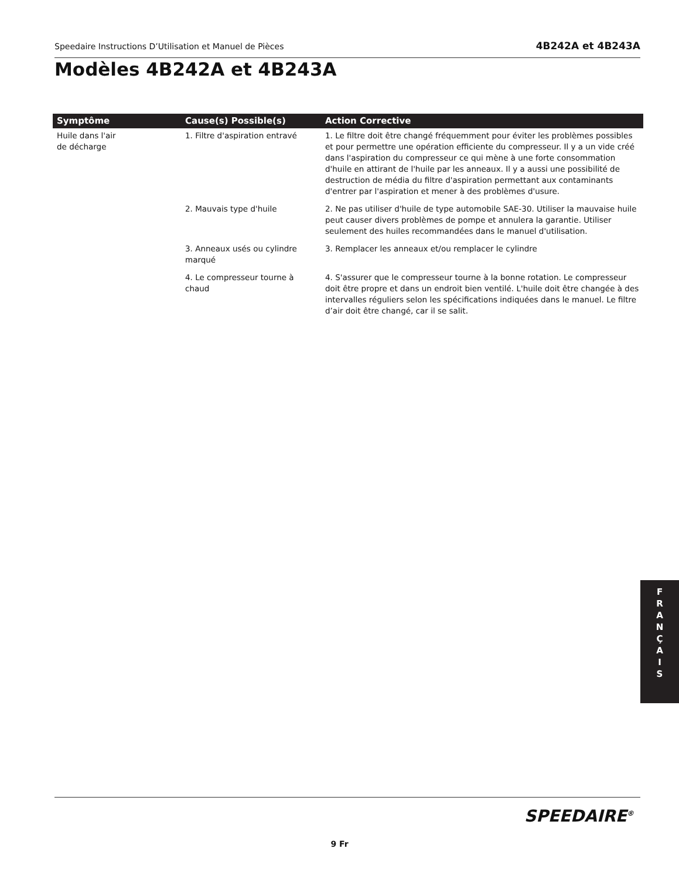Speedaire Instructions D’Utilisation et Manuel de Pièces 4B242A et 4B243A
Modèles 4B242A et 4B243A
| Symptôme | Cause(s) Possible(s) | Action Corrective |
| --- | --- | --- |
| Huile dans l'air de décharge | 1. Filtre d'aspiration entravé | 1. Le filtre doit être changé fréquemment pour éviter les problèmes possibles et pour permettre une opération efficiente du compresseur. Il y a un vide créé dans l'aspiration du compresseur ce qui mène à une forte consommation d'huile en attirant de l'huile par les anneaux. Il y a aussi une possibilité de destruction de média du filtre d'aspiration permettant aux contaminants d'entrer par l'aspiration et mener à des problèmes d'usure. |
| | 2. Mauvais type d'huile | 2. Ne pas utiliser d'huile de type automobile SAE-30. Utiliser la mauvaise huile peut causer divers problèmes de pompe et annulera la garantie. Utiliser seulement des huiles recommandées dans le manuel d'utilisation. |
| | 3. Anneaux usés ou cylindre marqué | 3. Remplacer les anneaux et/ou remplacer le cylindre |
| | 4. Le compresseur tourne à chaud | 4. S'assurer que le compresseur tourne à la bonne rotation. Le compresseur doit être propre et dans un endroit bien ventilé. L'huile doit être changée à des intervalles réguliers selon les spécifications indiquées dans le manuel. Le filtre d’air doit être changé, car il se salit. |
F
R
A
N
Ç
A
I
S
SPEEDAIRE<sup>®</sup>
9 Fr